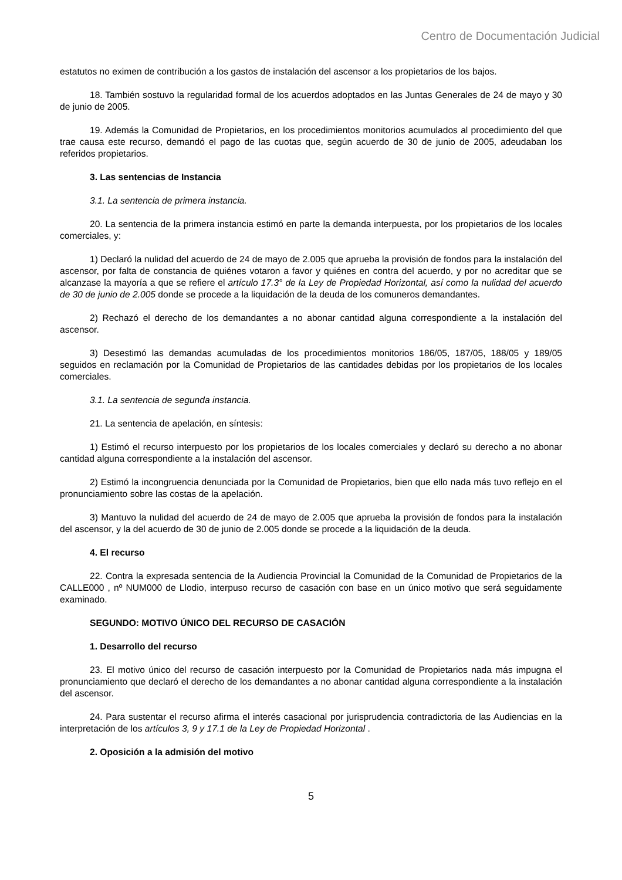Centro de Documentación Judicial
estatutos no eximen de contribución a los gastos de instalación del ascensor a los propietarios de los bajos.
18. También sostuvo la regularidad formal de los acuerdos adoptados en las Juntas Generales de 24 de mayo y 30 de junio de 2005.
19. Además la Comunidad de Propietarios, en los procedimientos monitorios acumulados al procedimiento del que trae causa este recurso, demandó el pago de las cuotas que, según acuerdo de 30 de junio de 2005, adeudaban los referidos propietarios.
3. Las sentencias de Instancia
3.1. La sentencia de primera instancia.
20. La sentencia de la primera instancia estimó en parte la demanda interpuesta, por los propietarios de los locales comerciales, y:
1) Declaró la nulidad del acuerdo de 24 de mayo de 2.005 que aprueba la provisión de fondos para la instalación del ascensor, por falta de constancia de quiénes votaron a favor y quiénes en contra del acuerdo, y por no acreditar que se alcanzase la mayoría a que se refiere el artículo 17.3° de la Ley de Propiedad Horizontal, así como la nulidad del acuerdo de 30 de junio de 2.005 donde se procede a la liquidación de la deuda de los comuneros demandantes.
2) Rechazó el derecho de los demandantes a no abonar cantidad alguna correspondiente a la instalación del ascensor.
3) Desestimó las demandas acumuladas de los procedimientos monitorios 186/05, 187/05, 188/05 y 189/05 seguidos en reclamación por la Comunidad de Propietarios de las cantidades debidas por los propietarios de los locales comerciales.
3.1. La sentencia de segunda instancia.
21. La sentencia de apelación, en síntesis:
1) Estimó el recurso interpuesto por los propietarios de los locales comerciales y declaró su derecho a no abonar cantidad alguna correspondiente a la instalación del ascensor.
2) Estimó la incongruencia denunciada por la Comunidad de Propietarios, bien que ello nada más tuvo reflejo en el pronunciamiento sobre las costas de la apelación.
3) Mantuvo la nulidad del acuerdo de 24 de mayo de 2.005 que aprueba la provisión de fondos para la instalación del ascensor, y la del acuerdo de 30 de junio de 2.005 donde se procede a la liquidación de la deuda.
4. El recurso
22. Contra la expresada sentencia de la Audiencia Provincial la Comunidad de la Comunidad de Propietarios de la CALLE000 , nº NUM000 de Llodio, interpuso recurso de casación con base en un único motivo que será seguidamente examinado.
SEGUNDO: MOTIVO ÚNICO DEL RECURSO DE CASACIÓN
1. Desarrollo del recurso
23. El motivo único del recurso de casación interpuesto por la Comunidad de Propietarios nada más impugna el pronunciamiento que declaró el derecho de los demandantes a no abonar cantidad alguna correspondiente a la instalación del ascensor.
24. Para sustentar el recurso afirma el interés casacional por jurisprudencia contradictoria de las Audiencias en la interpretación de los artículos 3, 9 y 17.1 de la Ley de Propiedad Horizontal .
2. Oposición a la admisión del motivo
5